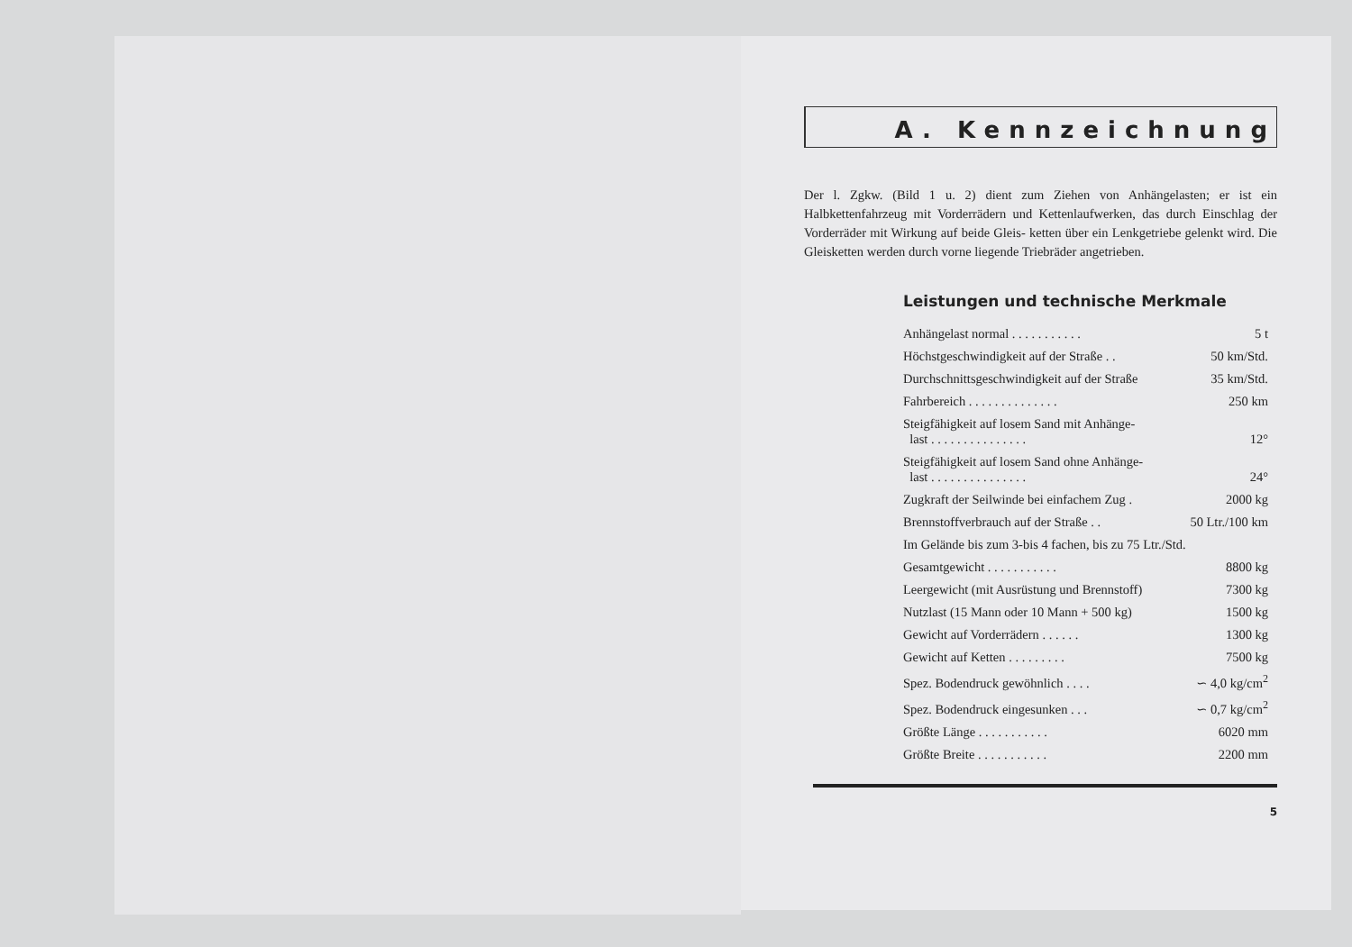A. Kennzeichnung
Der l. Zgkw. (Bild 1 u. 2) dient zum Ziehen von Anhängelasten; er ist ein Halbkettenfahrzeug mit Vorderrädern und Kettenlaufwerken, das durch Einschlag der Vorderräder mit Wirkung auf beide Gleis- ketten über ein Lenkgetriebe gelenkt wird. Die Gleisketten werden durch vorne liegende Triebräder angetrieben.
Leistungen und technische Merkmale
| Anhängelast normal . . . . . . . . . . . | 5 t |
| Höchstgeschwindigkeit auf der Straße . . | 50 km/Std. |
| Durchschnittsgeschwindigkeit auf der Straße | 35 km/Std. |
| Fahrbereich . . . . . . . . . . . . . . | 250 km |
| Steigfähigkeit auf losem Sand mit Anhänge- last . . . . . . . . . . . . . . . | 12° |
| Steigfähigkeit auf losem Sand ohne Anhänge- last . . . . . . . . . . . . . . . | 24° |
| Zugkraft der Seilwinde bei einfachem Zug . | 2000 kg |
| Brennstoffverbrauch auf der Straße . . | 50 Ltr./100 km |
| Im Gelände bis zum 3-bis 4 fachen, bis zu 75 Ltr./Std. | |
| Gesamtgewicht . . . . . . . . . . . | 8800 kg |
| Leergewicht (mit Ausrüstung und Brennstoff) | 7300 kg |
| Nutzlast (15 Mann oder 10 Mann + 500 kg) | 1500 kg |
| Gewicht auf Vorderrädern . . . . . . | 1300 kg |
| Gewicht auf Ketten . . . . . . . . . | 7500 kg |
| Spez. Bodendruck gewöhnlich . . . . | ∽ 4,0 kg/cm<sup>2</sup> |
| Spez. Bodendruck eingesunken . . . | ∽ 0,7 kg/cm<sup>2</sup> |
| Größte Länge . . . . . . . . . . . | 6020 mm |
| Größte Breite . . . . . . . . . . . | 2200 mm |
5